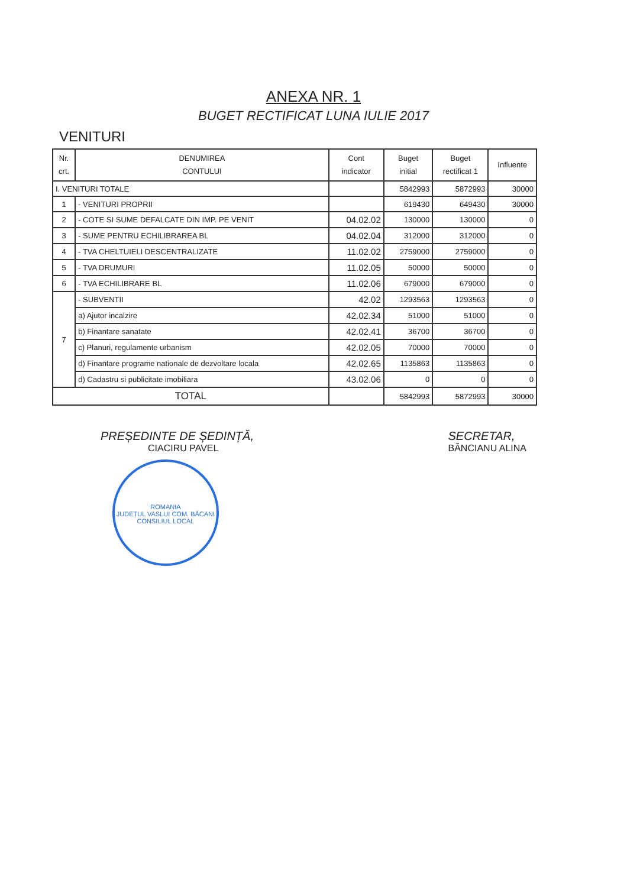ANEXA NR. 1
BUGET RECTIFICAT LUNA IULIE 2017
VENITURI
| Nr. crt. | DENUMIREA CONTULUI | Cont indicator | Buget initial | Buget rectificat 1 | Influente |
| --- | --- | --- | --- | --- | --- |
| I. VENITURI TOTALE | | | 5842993 | 5872993 | 30000 |
| 1 | - VENITURI PROPRII | | 619430 | 649430 | 30000 |
| 2 | - COTE SI SUME DEFALCATE DIN IMP. PE VENIT | 04.02.02 | 130000 | 130000 | 0 |
| 3 | - SUME PENTRU ECHILIBRAREA BL | 04.02.04 | 312000 | 312000 | 0 |
| 4 | - TVA CHELTUIELI DESCENTRALIZATE | 11.02.02 | 2759000 | 2759000 | 0 |
| 5 | - TVA DRUMURI | 11.02.05 | 50000 | 50000 | 0 |
| 6 | - TVA ECHILIBRARE BL | 11.02.06 | 679000 | 679000 | 0 |
| 7 | - SUBVENTII | 42.02 | 1293563 | 1293563 | 0 |
| | a) Ajutor incalzire | 42.02.34 | 51000 | 51000 | 0 |
| | b) Finantare sanatate | 42.02.41 | 36700 | 36700 | 0 |
| | c) Planuri, regulamente urbanism | 42.02.05 | 70000 | 70000 | 0 |
| | d) Finantare programe nationale de dezvoltare locala | 42.02.65 | 1135863 | 1135863 | 0 |
| | d) Cadastru si publicitate imobiliara | 43.02.06 | 0 | 0 | 0 |
| TOTAL | | | 5842993 | 5872993 | 30000 |
PREȘEDINTE DE ȘEDINȚĂ,
CIACIRU PAVEL
SECRETAR,
BĂNCIANU ALINA
ROMANIA
JUDEȚUL VASLUI COM. BĂCANI
CONSILIUL LOCAL